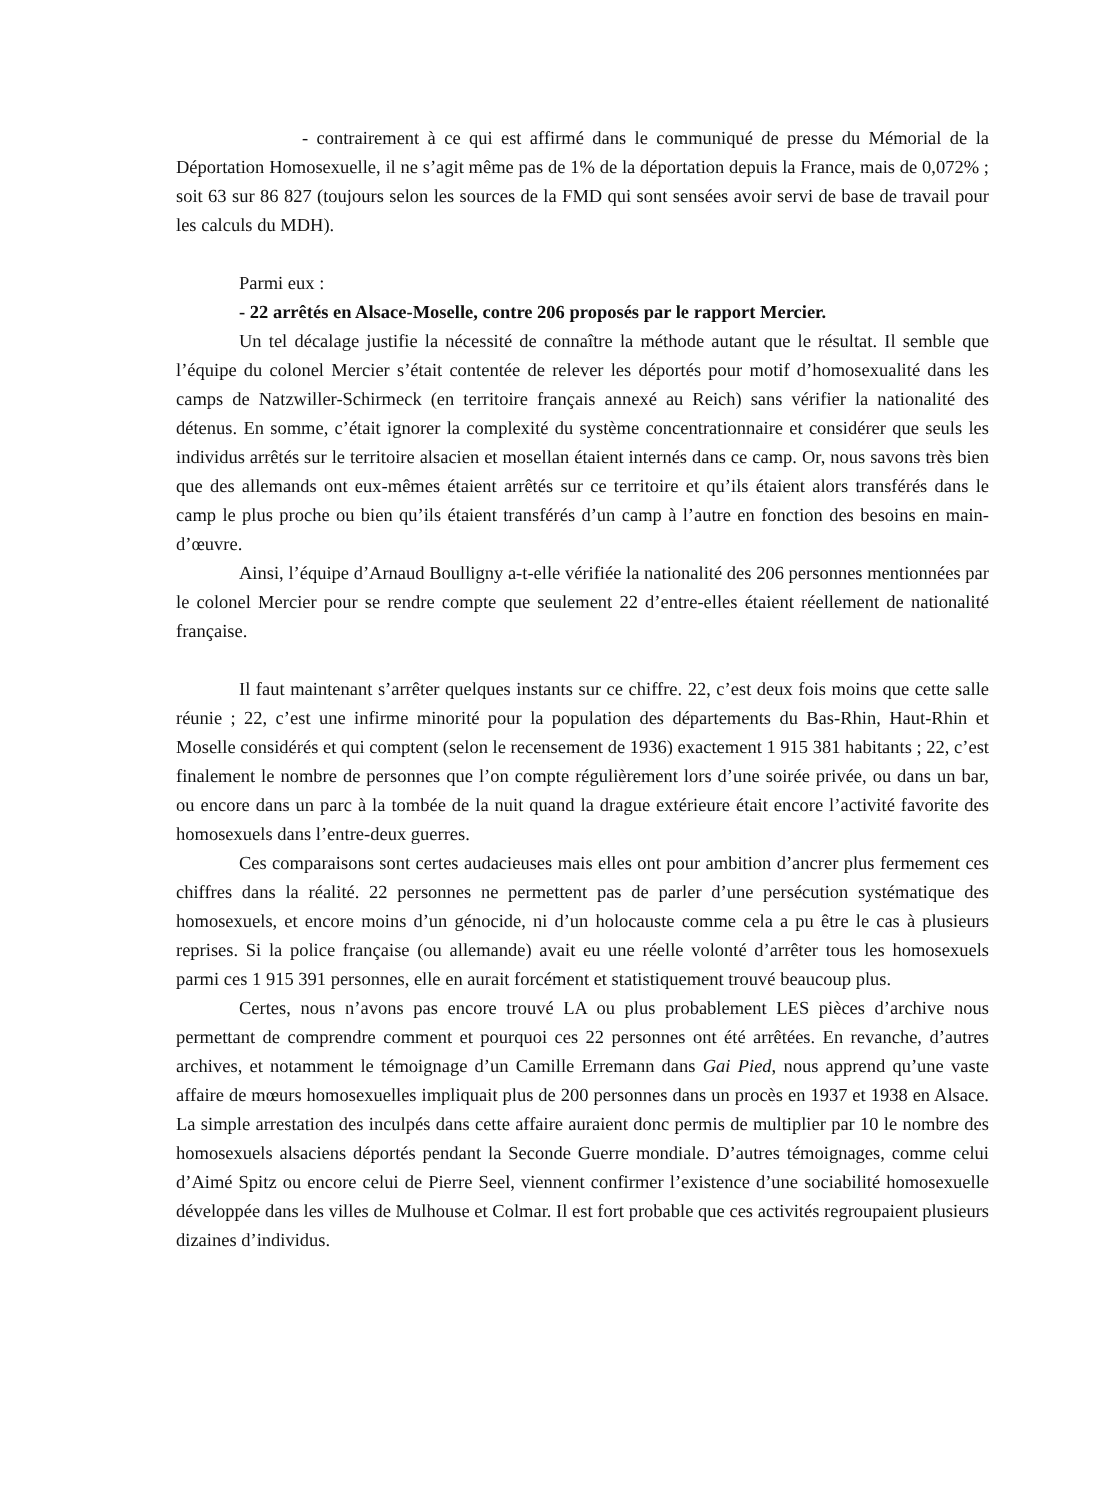- contrairement à ce qui est affirmé dans le communiqué de presse du Mémorial de la Déportation Homosexuelle, il ne s’agit même pas de 1% de la déportation depuis la France, mais de 0,072% ; soit 63 sur 86 827 (toujours selon les sources de la FMD qui sont sensées avoir servi de base de travail pour les calculs du MDH).
Parmi eux :
- 22 arrêtés en Alsace-Moselle, contre 206 proposés par le rapport Mercier.
Un tel décalage justifie la nécessité de connaître la méthode autant que le résultat. Il semble que l’équipe du colonel Mercier s’était contentée de relever les déportés pour motif d’homosexualité dans les camps de Natzwiller-Schirmeck (en territoire français annexé au Reich) sans vérifier la nationalité des détenus. En somme, c’était ignorer la complexité du système concentrationnaire et considérer que seuls les individus arrêtés sur le territoire alsacien et mosellan étaient internés dans ce camp. Or, nous savons très bien que des allemands ont eux-mêmes étaient arrêtés sur ce territoire et qu’ils étaient alors transférés dans le camp le plus proche ou bien qu’ils étaient transférés d’un camp à l’autre en fonction des besoins en main-d’œuvre.
Ainsi, l’équipe d’Arnaud Boulligny a-t-elle vérifiée la nationalité des 206 personnes mentionnées par le colonel Mercier pour se rendre compte que seulement 22 d’entre-elles étaient réellement de nationalité française.
Il faut maintenant s’arrêter quelques instants sur ce chiffre. 22, c’est deux fois moins que cette salle réunie ; 22, c’est une infirme minorité pour la population des départements du Bas-Rhin, Haut-Rhin et Moselle considérés et qui comptent (selon le recensement de 1936) exactement 1 915 381 habitants ; 22, c’est finalement le nombre de personnes que l’on compte régulièrement lors d’une soirée privée, ou dans un bar, ou encore dans un parc à la tombée de la nuit quand la drague extérieure était encore l’activité favorite des homosexuels dans l’entre-deux guerres.
Ces comparaisons sont certes audacieuses mais elles ont pour ambition d’ancrer plus fermement ces chiffres dans la réalité. 22 personnes ne permettent pas de parler d’une persécution systématique des homosexuels, et encore moins d’un génocide, ni d’un holocauste comme cela a pu être le cas à plusieurs reprises. Si la police française (ou allemande) avait eu une réelle volonté d’arrêter tous les homosexuels parmi ces 1 915 391 personnes, elle en aurait forcément et statistiquement trouvé beaucoup plus.
Certes, nous n’avons pas encore trouvé LA ou plus probablement LES pièces d’archive nous permettant de comprendre comment et pourquoi ces 22 personnes ont été arrêtées. En revanche, d’autres archives, et notamment le témoignage d’un Camille Erremann dans Gai Pied, nous apprend qu’une vaste affaire de mœurs homosexuelles impliquait plus de 200 personnes dans un procès en 1937 et 1938 en Alsace. La simple arrestation des inculpés dans cette affaire auraient donc permis de multiplier par 10 le nombre des homosexuels alsaciens déportés pendant la Seconde Guerre mondiale. D’autres témoignages, comme celui d’Aimé Spitz ou encore celui de Pierre Seel, viennent confirmer l’existence d’une sociabilité homosexuelle développée dans les villes de Mulhouse et Colmar. Il est fort probable que ces activités regroupaient plusieurs dizaines d’individus.